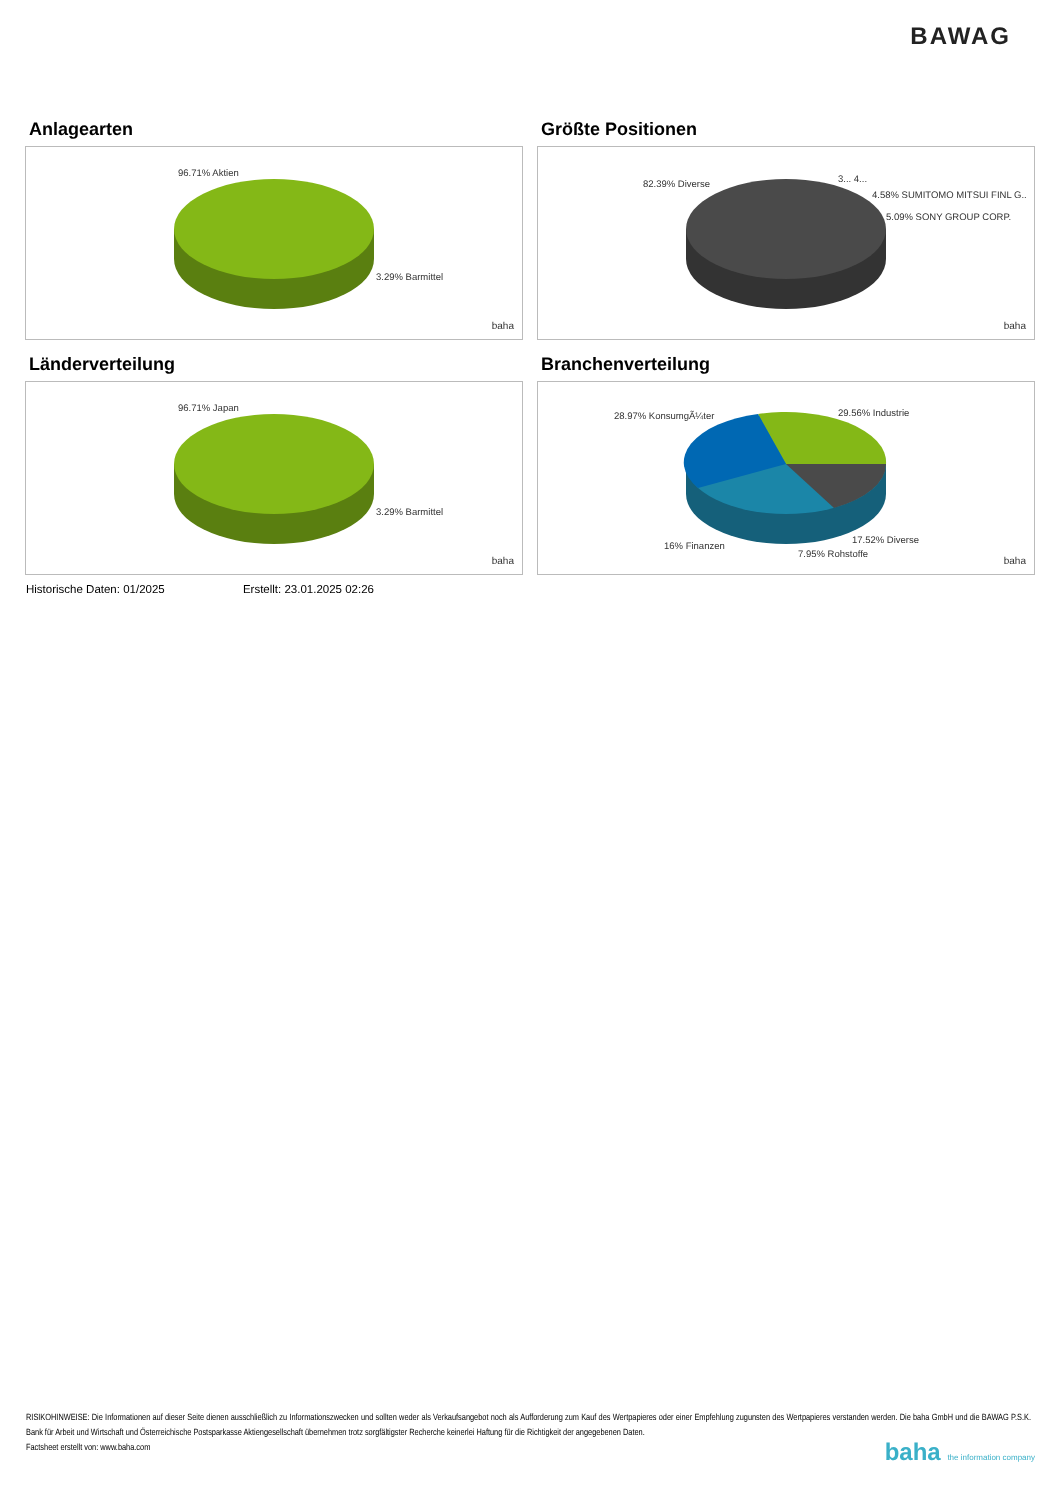BAWAG
Anlagearten
96.71% Aktien
3.29% Barmittel
baha
Größte Positionen
82.39% Diverse 3... 4...
4.58% SUMITOMO MITSUI FINL G..
5.09% SONY GROUP CORP.
baha
Länderverteilung
96.71% Japan
3.29% Barmittel
baha
Branchenverteilung
28.97% KonsumgÃ¼ter 29.56% Industrie
16% Finanzen
17.52% Diverse
7.95% Rohstoffe
baha
Historische Daten: 01/2025 Erstellt: 23.01.2025 02:26
RISIKOHINWEISE: Die Informationen auf dieser Seite dienen ausschließlich zu Informationszwecken und sollten weder als Verkaufsangebot noch als Aufforderung zum Kauf des Wertpapieres oder einer Empfehlung zugunsten des Wertpapieres verstanden werden. Die baha GmbH und die BAWAG P.S.K. Bank für Arbeit und Wirtschaft und Österreichische Postsparkasse Aktiengesellschaft übernehmen trotz sorgfältigster Recherche keinerlei Haftung für die Richtigkeit der angegebenen Daten.
Factsheet erstellt von: www.baha.com
baha the information company